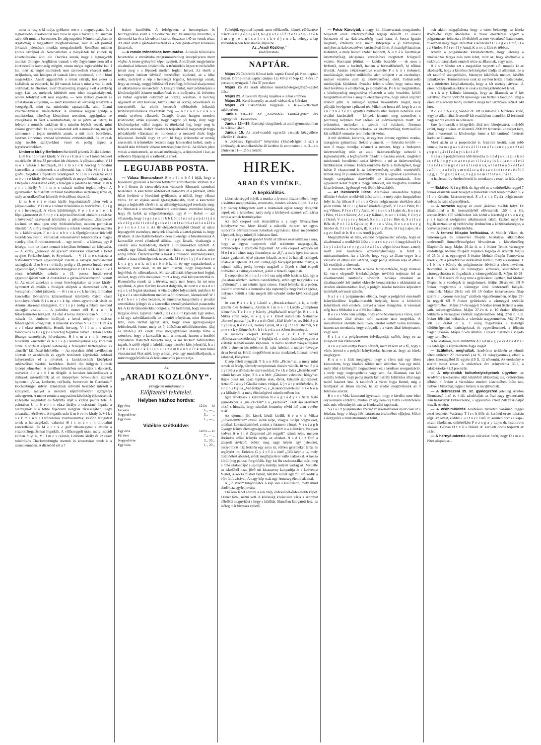most is resg s ki tudja, gyökeret vert-e s megnyugtatás és a legközelebbi alkalommal nem tör-e ki ujra a zavar? E pillanatban szép idöt mutat a barometer. De alig engedett Németországban az izgatottság a higgadtabb megfontolásnak, mar is két pontról érkeztek jelentések munkás mozgalmakról: Romában minden kocsis sztrájkol és Newcastleben a bányászok ké zülnek uj követelésekkel állni elö. Daczára annak, hogy a legnagyobb munkás tömegek Angliában vannak s oly fegyelemre nem áll a kontinentális katonaság mögött, onnan mégis legkevésbbé kell í lni, mert az angol munkások nem szenvednek éhséget mikor strájkolnak, sok hónapra el vannak látva mindennel, a mit birni megszoktak. Annál aggasztóbb a római sztrajk, hol akkor is kiabálnak az emberek, ha jól vannak lakva s mint a vad állatok orditanak, ha éheznek, mert Olaszország szegény s ott a szükség nagy. Láz ez, melynek kitörését nem lehet megakadályozni, rendes lefolyást kell neki engedni, — nem szabad gyorsan és erőszakosan elnyomni, — mert különben az orvosság rosszabb a betegségnél, mint ezt mindenütt tapasztalták, ahol állami szocziálizmussal kisérleteztek. A államnak legyen gondja a munkásokra, lehetőleg könnyitsen sorsukon, aggságukra ne szolgáltassa ki őket a koldusbotnak, de ne játsza az istent, ki folyton a munkás sarkában ül s minden lépését vezeti, mint valami gyermekét. Es oly kivánatokat kell a munkásban, melyek tulmennek a jogos mértékén annak, a mit mint becsületes, hasznos embernek szabad követelnie embertársaitól. Es ez csak még inkább sztrájkokhoz vezet és pedig éppen a legvéresebbekhez.
Umberto király Berlinben Berlinből jelentik 21-iki kelettel:
U m b e r t o olasz király, V i k t o r E m á n u e l trónörökössel ma délelőtt 10 óra 33 perczkor ide érkezett. A pályaudvarban V i l m o s császár a herczegek, B i s m a r c k herczeg birodalmi kanczellár, a miniszterek s a tábornoki kar, s élén M o l t k e grófai, fogadták a fejedelmi vendégeket. V i l m o s császár és U m b e r t o király többször megölelték és megcsókolták egymást. Ellépvén a díszszázad előtt, a felségek a palotába hajtattak. U m b e r t o király V i l m o s császár mellett foglalt helyet. A gyönyörűen feldiszített utczákat beláthatatlan néptömeg lepte el, mely az uralkodókat lelkesült óváczióban részesité.
U m b e r t o olasz király fogadtatásánál jelen volt a pályaudvarban V i l m o s német trónörökös is testvérével, F r i g y e s herczeggel. A város küldöttségét, F o r k e n b e c k főpolgármestert és S t r y c k képviselőtestületi elnököt a császár a következő szavakkal üdvözölte a pályaudvaron: „Szerencsét kivánok az utak igen szép feldiszitéséhez, minden pompásan sikerült.“ A király megérkezésekor a császár személyesen mutatta be a küldöttséget. F o r k e n b e c k főpolgármester üdvözlő beszédében Berlin városának rokonszenvét tolmácsolta a magas vendég iránt. E rokonszenvnek — ugy mond — a lakosság ugy ő felsége, mint az olasz nemzet irányában örömmel ad kifejezést. — A király „beuooup dé graces“ szavakkal válaszolt s kezet nyujtott Forkenbecknek és Stryoknek. — V i l m o s császár a testőr-huszárezred egyenruháját viselte a savoyai katonai-rend szalagjával; U m b e r t o király pedig a 13. porosz huszár-ezred egyenruháját, a fekete-sasrend szalagjával V i k t o r E m á n u e l olasz trónörökös szintén a 13. porosz huszár-ezred egyenruhájában volt. A diszszázad a gárda-lövészezredből vonult ki. Az ezred zenekara a vonat berobogásakor az olasz király-hymnuszt és midőn a felségek elléptek a diszszázad előtt, a bersaglieri-indulót játszotta. — B i s m a r c k herczeg birodalmi kanczellár többszörös kézszoritással üdvözölte Crispi olasz kormányelnököt. B i s m a r c k hg. vértes-egyenruhát viselt az Annunciata-rend szalagjával, C r i s p i pedig a fekete sas-rend szalagját viselte. — A palotába menet elöl R a u c h főlovászmester lovagolt. Az első 4 lovas diszkocsiban V i l m o s császár ült Umberto királlyal; a kocsi mögött a császár főhadsegédei lovagoltak. A második kocsiban V i k t o r E m á n u e l olasz trónörökös, Henrik herczeg, V i l m o s német trónörökös és F r i g y e s herczeg foglaltak helyet. Ezutan a többi főrangu személyiség következett. B i s m a r c k herczeg birodalmi kanczellár és K r i s p i kormányelnök egy kocsiban ültek. A sorfalat képező katonaság a felségeket tisztelegéssel és „hurráh“ kiáltással üdvözölte. — Az operaház előtti pavillonban állottak az akadémiák és egyéb testületek képviselői. Jobbról helyezkedtek el a növések a landsknechtek középkori ruházatában bárddal kezökben. Balról ifju hölgyek állottak ünnepi jelmezben. A pavillon közelében sorakoztak a dalkarok, melyeket J o a c h i m dirigált. A kocsisor közeledésekor a dalkarok rázendítették az ez ünnepélyes bevonulásra szerzett hymnust: „Viva, Umberto, red'Italia, benvenuto in Germania.“ Hochenburger udvari szinészünk üdvözlő beszédet intézett a királyhoz, melyet a nemzeti képzőművészet igazgatója szövegezett. A menet ezután a nagyszámu közönség éljenzéseinek közepette megindult és folytatta utját a királyi palota felé. A palotában U m b e r t o olasz királyt a császárné fogadta a herczegnők s a többi fejedelmi hölgyek társaságában, nagy udvaráltal körülvéve. A fogadás után U m b e r t o király és V i k t o r E m á n u e l trónörökös visszavonultak; később látogatást tettek a herczegeknél, valamint B i s m a r c k birodalmi kanczellárnál és M o l t k e gróf tábornagynál s ezután a viszontlátogatásokat fogadták. A villásreggeli után, mely családi körben folyt le, V i l m o s császár, Umberto király és az olasz trónörökös Charlottenburgba mentek és koszorukat tettek le a mausoleumban. A diszebéd ezt a 7
órakor kezdődött. A felségeken, a herczegeken és herczegnőkön kivül a diplomacziai kar, valamennyi miniszter, a tábornoki kar és a két udvari kiséret, összesen 140-en vettek részt. Az ebéd alatt a gárda-lovasezred és a 2-ik gárda-ezred zenekarai játszottak.
— A román trónörökös bemutatása. A román trónörökös bevezetése a szenátusba programmszerüleg ünnepélyesen ment végbe. A terem gyönyörü képet nyujtott. A királynét megjelenése alkalmával lelkesen üdvözölték. A trónörökös öt perczczel később jelent meg s a főpapok mellett foglalt helyet. Az elnök a herczeghez intézett üdvözlő beszédében kijelenté, az a lelke sedés, melylyel a nép a herczeget fogadta, bizonysága annak, hogy az ország, meggyőződéséből eredőleg, örökössé akarja tenni az alkotmányos monarchiát. A királyra mutat, mint példaképére s kötelességeitől áthatott uralkodónak és a királynéra, ki örömben és buban egyaránt osztozott az ország sorsában. A herczeg ugyanezt az utat kövesse, biztos lehet az ország odaadásáról és szeretetéről. Az elnök beszédét többszörös lelkesült tetszésnyilvánitások szakították meg. — A t r ó n ö r ö k ö s román nyelven válaszolt. Csengő, érczes hangon mondott köszönetet, aztán kijelenté, hogy nagyon jól tudja, mily nagy kötelességeket vállal magára és törekedni fog, hogy meg is feleljen azoknak. Nehéz feladatok teljesitésénél nagybatyját fogja példaképéül választani és mindenkor a nemzeti érzés fogja lelkesiteni. Reméli hogy ez uton ki fogja érdemelni az ország szeretetét. A trónörökös beszéde nagy lelkesedést keltett, mely a beszéd után többször viharos tetszészajban tört ki. Az ülésen jelen voltak a miniszterek, az udvari méltóságok, a diplomáczi i kar, az orthodox főpapság és a katholikus érsek.
LEGUJABB POSTA.
— Válasz Bismarcknak B e r l i n b ő l irják, hogy a birodalmi gyülésen a kedden folytatott korbiztositási vitában B e b e l élesen és szenvedélyesen válaszolt Bismarck szombati beszédére. A kanczellár sértésekkel halmozza el a pártokat, aztán hátat forditott a birodalmi gyülésnek, a nélkül, hogy választ várna. Ez az eljárás annál igazságtalanabb, mert a kanczellár maga a legkisebb sértést is az államügyészséggel toroltatja meg. Ha Bismarck a szocziáldemokrata vezéreknek szemükre hányja, hogy ők keltik az elégedetlenséget, ugy ő — Bebel — azt válaszolja, hogy l e g s z e n t e b b k ö t e l e s s é g e p á r t j á n a k e l é g e d e t l e n s é g e t k e l t e n i t a r t h a t a t l a n á l l a p o t o k e l l e n. Az ily elégedetlenségből támadt az ujkor legnagyobb eseménye, melynek köszönik a kartel-pártiak is, hogy itt ülnek. A szocziáldemokraták nem ellenségei a birodalomnak A kanczellár evvel ellenkező állitása, ugy, látszik, viszhangja a császár ama beszédének, melyet a munkásokhoz intézett. A sztrájk, ugy látszik sokkal jobban irritálta a magas urakat, mint eddig hitték. Összetévesztik a hazát a mulandó intézményekkel, mikor a haza ellenségeinek neveznek, M i é p o l y j ó n é m e t e k v a g y u n k, m i n t ö n ö k, mi ép ugy ragaszkodunk a hazához, mint önök, de mi nem hisszük, hogy állapotaink a legjobbak és változatlanok. Mi szocziálisták kényszeriteni fogjuk önöket, hogy előre menjenek, mint a hogy már kényszeritettük is. Bizonyitéka ennek az a törvény, mely nem lenne, ha mi nem agitálunk, A jelen törvény keveset dolgozik, de mert n e m a d e l e g e t, el fogjuk utasitani. A vita további folyamáról, melyben M i g u e l a szocziálreform mellett szólt tüzetesen, kiemelendő W i n d t h o r s t éles beszéde, ki ismételve hangoztatta a javaslat szocziálista jellegét és a kanczellár személyeskedéseit panaszolta fel. A ki ily támadásokkal dolgozik, fel kell tenni, hogy nincsenek tárgyias érvei. Ugyvan! balról.) R i c k e r t kijelenti: Egy ember, a ki ugy zabolátlankodik az ellenfél irányában, mint Bismarck tette, nem tarthat igényt arra, hogy azon igazságosságot feltételezzük benne, mely az ő, állásában nélkülözhetetlen. (Zaj és tetszés.) Az elnök azon megjegyzéssel szakitja félbe a szónokot, hogy a kanczellár nem a mostani, hanem a korábbi szabadelvü frakcziót támadta meg, a mi Rickert határozottan tagadt. A szóló végül a baloldal nagy tetszése közt jelenti ki, h a t i z B i s m a r c k á l l a n a i s z e m b e n v o l t k nem birná visszatartani őket attól, hogy a haza javán ugy munkálkodjanak, a mint meggyőződésük és lelkiismeretük parancsolja.
Az
„ARADI KOZLÖNY“.
(Megjelen mindennap.)
Előfizetési feltételei.
Helyben házhoz hordva:
| Egy évre | 12 frt — kr |
| Fél évre | 6 „ — „ |
| Negyed évre | 3 „ — „ |
| Egy hóra | 1 „ — „ |
Vidékre szétküldve:
| Egy évre | 14 frt — kr |
| Fél évre | 7 „ — „ |
| Negyed évre | 3 „ 50 „ |
| Egy hóra | 1 „ 20 „ |
Felkérjük egyuttal lapunk azon előfizetőit, kiknek előfizetése márczius v é g é n e j á r t, h o g y a z e l ő f i z e t é s t m i e l ő b b m e g t e n n i s z i v e s k e d j e n e k, nehogy a lap szétküldésében fennakadás álljon be.
Az „Aradi Közlöny.“
kiadóhivatala.
NAPTÁR.
Május 23 Csütörtök Római kath. naptár Dezső pk Prot. naptár: Dezső. Görög-orosz naptár: (május 11) Mócz vt Nap kél 4 óra 17 perczkor, nyugszik 7 óra 37 perczkor
Május 25 Az aradi általános munkásbetegsegélyző-egylet ülése
Május 29. A lyceumi ifjuság majálisa a csálai erdőben.
Május 29. Kerti ünnepély az aradi várban d. u 6 órakor
Május 29 Esküdtszéki tárgyalás a Kis—Gottschalt sajtóperben
Junius 10—12. Az „Aradvidéki Tanitó-Egylet“ évi nagygyülési Borosseben.
Junius 13—15. Érettségi vizsgálatok az aradi gymnasiumban és reáliskolában.
Junius 15. Az arad-csanádi egyesült vasutak közgyülése délelőtt 10 órakor.
A „Kölcsey Egyesület“ könyvtára (Szabadságtér 1 sz.) a közönségnek rendelkezésére áll kedden és szombaton d. u. 3—4 s pénteken 11—12 óra között.
HIREK.
ARAD ÉS VIDÉKE.
A képkiállitás.
Lázas sietséggel folyik a munka a lyceum disztermében, hogy a kiállitás megnyitására, szombatra, minden készen álljon. T e l e p y Károly felügyelete alatt a munkások egész serege dolgozik napok óta a teremben, mely még a kiványosi szemek elől zárva tartja a remek festményeket.
Az első csoport már összeállitva s a nagy állványokon felhelyezve van Most készül a második csoport. Az egyes csoportok párhuzamosan haladnak egymással, kissé megdöntött képekkel, hogy mind jól lehessen látni.
T e l e p y roppant gondot fordit az izléses összeállitásra s arra, hogy az egyes csoportok első tekintetre megragadják, lebilincseljék a szemlélő figyelmét. Az első csoport közepén áll M o l n á r János nagy festménye, az „Ej“. a mely igen impozans hatást gyakorol. Alvó pásztor fekszik az esti és hajnali csillagok nőalakjai lejtenek. Az esti csillag égő fáklyáját patakba martja, a hajnali csillag pedig levonja magáról a fátyolt s látni engedi homlokán a csillag-diadémet, jeléül a felkelő hajnalnak.
E csoportban M o l n á r t ó l van még több hatásos kép. Igy a „Balatoni részlet“. kedves csendéletkép, aztán egy hegyvidék s a „Vallomás“, a mi szintén igen csinos. Fiatal leányka ül a padon, lesütött arczczal s a homokba irja napernyője hegyével az igen-t, melynek bettüit a háta megett álló udvarló mohó kiváncsisággal lesi.
Itt van P a t a k y László a „Huszár-roham“-ja is, a mely szintén öles festmény. Azután K i m n a c h László „Templomi jelenet“-e. T e l e p y Károly „Hajókészitő telep“-je, B r u c k Miksa erdei képe, K e g y e s József naturalista festménye „Borozó paraszt“-ja, B r a n d t Ottó „Első lépés“-e, továbbá S p á n y i Béla, R é v é s z, Tornay Gyula, M a r g i t t a y Tihamér, S k u t e c z k y Döme és S c h i c k e d a n z Albert festményei.
A második csoport kezepét F e s z t y Árpád „Bányaszerencsétlenség“-e foglalja el, a mely festmény egyike a kiállitás leghatásosabb képeinek. A hóval boritott bánya-feljárat előtt a sineken kis tolókocsi ál, rajta halottal, a melyre özvegye sirva borul rá. Körül megdöbbent arczu munkások állanak, levett kalappal, könyezve.
E kép felett nyugszik T h a n Mór „Pictas“-sa, a mely mint remek ol árkép, bármely templomnak diszére válnék. Itt van S p á n y i Béla erdőrészlete szarvasokkal, P e s k e Géza „Konyhakert“ czimü kedves képe, T h a n Mór „Gitározo velenczei hölgy“-e. Bájos olasz nő, igazi typikus alak, élénk, kifejező szinezéssel. Aztán C s á n y i Gizella csinos virágai, U j v á r y erdőrészlete, K a r d o s Gyula „Vadászkép“-e, a „Kukoriczaszelelés“ S z o b o n y a Mihálytól, a mely élénkségével szintén erősen hat.
Igen érdekesek a kiállitásban N e o g r á d y s a fiatal festő genre-képei. a „kis cziczák“ s a „kaszálók“. Ezek ára szerfelett olcsó s hisszük, hogy mindkét festmény rövid idő alatt vevőre talál.
Az ujonnan jött képek közül kiválik B r u c k Miksa „Lóversenytéren“ czimü élénk képe, vilagos ruháju hölgyekkel, urakkal, katonatisztekkel, a mint a futamon várnak. V a s t a g h György leánya életnagyságu képet küldött le a kiállitásra. Nagyon kedves H o l l ó Zsigmond „Jó reggelt“ czimü képe, melyen ábrándos szőke leányka nyitja az ablakot. B a d i t z Ottó a szegedi árvizből örökit meg nagy képén egy jelenetet, összeomlott ház fedelén egy anya ül, ölében gyermekét tartja és segélyért int. Érdekes G y á r f á s Jenő „Téli kép“-e is, mely disznóölést ábrázol, élénk megfigyelésre valló alakokkal. A kocza körül öreg paraszt forgolódik. Egy kis fiu szalmaszállal méri meg a hizó szalonnáját s ujjongva mutatja milyen vastag az. Mellette az iskolából haza jövő uri kisasszony kanyaritja le a kedvencz falatot, a kocza füstölt farkát, hátrább ismét egy fiu erőlködik a bőrt felfuvásával. A nagy kép csak ugy hemzseg élethü alakkal.
A „Jó szivé“ tulajdonából 6 kép van a kiállitáson, mely mind eladók az egylet javára.
Elő sem lehet sorolni a sok szép, érdekesnél-érdekesebb képet. Ezeket látni, nézni kell. A körönség kiváncsian várja a szombat délelőtti megnyitást s hogy a kiállitás állandóan látogatott lesz, az előleg már biztosra vehető.
— Pekár Károlytól, a magy. kir. államvasutak nyugalomba helyezett aradi üzletvezetőjétől tegnap délelőtt 11 órakor bucsuzott el az üzletvezetőség tiszti kara. A bucsu igazán megható, érzékeny volt, méltó kifejezője a jó viszonynak, melyben az üzletvezetővel kartársaival állott. A tisztelgő hatalmas testületet, a mely három szobát betöltött, N o v á k Gusztáv,az üzletvezetőség ideiglenes vezetésével megbizott felügyelő vezette. Bucsuzni jöttünk — kezdte beszédét — de nem a férfiutól, nem a baráttól, hanem a hivatalfőnöktől, ki tőlünk távozik. Azután elérzékenyülve ecsetelte P e k á r érdemeit, munkásságát, melyet működése alatt kifejtett s az eredményt, melyet vezetése alatt az üzletvezetőség elért. Tolmácsolta mindnyájuk fájdalmát távozása felett s kérte, hogy tartsa meg őket továbbra is emlékében, jó indulatában. P e k á r meghatottan, a közönyezésig megindulva válaszolt a szép beszédre, költői hangulatban szólva s annyira elérzékenyülve, hogy néhol alig birt szóhoz jutni. A lenyugvó naphoz hasonlitotta magát, mely pályáját bevégezte s pihenni tér. Mikor azt hozta elő, hogy h a r m i n c z k é t é v i együttes működés után milyen nehezére esik elválni kartársaitól — könyek jelentek meg szemeiben s perczekig képtelen volt szólani az elérzékenyülés miatt. Az erdemeket, melyeket a szónok reá ruházott, finoman visszaháritotta a hivatalnokokra, az üzletvezetőség tisztviselőire kik nélkül ő semmire sem mehetett volna.
A mit elértünk, kivivtuk, az együttes érdem; együttes munka, szorgalom gyümölcse. Sokan elismerik, — folytatta tovább — nem ő maga mondja, elismeri a nemzet, hogy a budapesti üzletvezetőség után az aradi üzletvezetősége nehezül s legkeményebb, a legfogósabb feladat s daczára ennek, megfelelt mindennek becsülettel. sokat kivivott, a mi az üzletvezetőség tisztikarának érdeme. Elérzékenyedve kérte a tisztelgőket, hogy habár ő visszavonul is az üzletvezetőség további vezetésétől, tartsák meg őt jó emlékezetökben ezután is legyenek a jövőben is buzgó, szorgalmas tisztviselői az államvasutaknak. Erre egyenkint kezet fogott a megjelentekkel, kik meghatva vonultak ki az érdemes, ügybuzgó volt főnök hivatalából.
— Az iskolaszék ülése. Aradváros iskolaszéke tegnap délután 4 órakor rendkivüli ülést tartott, a mely zajos hangulatban folyt le. Az ülésen S a l a c z Gyula polgármester elnöklete alatt jelen voltak. M i l l i g József iskolafelügyelő, V i z e r Péter, B i n g Vilmos, P é t e r f f y Antal, M a r s c h a l Lajos dr., K e r n e r Péter, H á s z Sándor, A r k a y Kálmán, K u n c z Elek, F é n y e s Dezső, V a r j a s s y József, S c h u s z t e r Illés dr, S a l l a y Béla dr, P o l l á k Gyula dr, B o r o s Vida, R o s e n b e r g Sándor dr, T i s z t i Lajos, ifj. K r i s t y János, B i n g Lajos, H e e g e r Ernő dr és B o n t s Aurél jegyző.
Megnyittatván az ülés, elnöklő polgármester előadja, hogy ez alkalommal a rendkivüli ülést a m a r o s p a r t i (nagyköruti) l e á n y i s k o l a r e o r g a n i z á l á s a végett hivta össze, a mely miatt már Aradváros közörvényhatósága is felirt a miniszteriumhoz. Az a kérdés, hogy vagy az állam vegye át a várostól az ottani két osztályt, vagy pedig szállam adja át ottani két osztályát a városnak.
A miniszter azt felelte a város felterjesztésére, hogy mutassa ki, van-e elegendő iskolahelyisége, továbbá terjessze fel az alkalmazandó tanitónők névsorát. Kivánja utasitani az alkalmazandó két tanitót oklevele bemutatására s ukimutatni az Aradon alkalmazásban lévő, s polgári iskolai tanitásra képesitett tanitónők névsorát szintén.
S a l a c z polgármester előadja, hogy a polgárivá emelendő leányiskolához legalkalmasabb helyiség lenne a körkörúti leányiskola első emelete, melyet a város átengedne. A városnak elég hsz a földszint is a többi iskolához.
B o r o s Vida nem ajánlja, hogy ebbe belemenjen a város, mert a miniszter által kivánt mód szerinte nem megoldás. A miniszternek szerinte nem ilyen leiratot kellett volna küldenie, hanem azt mondania, hogy elfogadja-e a város által felterjesztett, vagy nem.
S a l a c z polgármester felvilágositja szólót, hogy ez az álláspont már tulhaladott.
A r k a y sem osztja Boros nézetét, mert itt nem az a fő, hogy a város átvessi-e a polgári leányiskolát, hanem az, hogy az iskola meglegyen.
K u n c z Elek megjegyzi, hogy a város már egy izben kimondotta, hogy iskolára többet nem áldozhat. Van egy mód, mely által a költségtől megmenteni s ez a kérdéses reorganizáció, a mely vagy megengedtetik vagy sem. Az államnak van két osztály teihető, vagy pedig másik két osztály felállitása által nagy tanitó hasznot hoz. A tanitónőt a város fogja fizetni, mig a tandijakat az állam szedné, ha az átadás megtörténnék az ő feltevése szerint.
B o r o s Vida kimutatni igyekszik, hogy e kérdést nem lehet oly könnyen elintézni, miutan az ügy nem oly tiszta s elintézésére más-más véleményük van az iskolaszéki tagoknak.
S a l a c z polgármester szerint az iskolaszéknek most csak az a feladata, hogy a közgyülés határozata értelmében eljárjon. Mikor a közgyülés a miniszteriumhoz felirt,
már akkor megajánlotta, hogy a város belemegy az iskola átvételébe vagy átadásába. A zavar eloszlatása végett a polgármester felhozta a lévéltárból az erre vonatkozó határozatot, miközben nagy zajjal szólottak a kérdéshez H e e g e r Ernő, H á s z Sándor, P é t e r f f y Antal, K u n c z Elek és többen.
Azután a polgármester kinyilatkoztatta, hogy jelenleg a tanácskozás tárgya más nem lehet, mint az, hogy átadható-e a kisköruti leányiskola emeleti része az államnak, vagy nem.
H á s z Sándor azt a megoldást terjeszti elő: mondja ki az iskolaszék, hogy a kérdéses helyiségeket átadja az államnak, de a két tanitónő átengedésére, bizonyos kikötések mellett, később nyilatkozzék. Természetesen csak az esetben hozza e határozatot, ha a miniszter kinyilatkoztatja, hogy a két osztályt átveszi. A város hozzájárulása ekkor is csak a költségkülönbözet lehet.
A r k a y Kálmán kimutatja, hogy az államnak az ő két osztályán évente 5500 frt nyeresége van tisztán a tandijból. mig a város az alacsony tandij mellett a maga két osztályára ráfizet 140 frtot.
R o s e n b e r g Sándor dr. azt is kikötné a feltételek közé, hogy az állam által átveendő két osztályban a tandijat 12 forintnál magasabbra emelni ne lehessen.
Erre felolvasták a közgyülés által tett felterjesztést, melyből kitünt, hogy a város az államtól 2000 frt fentartási költséget kért, tehát a városnak is kötelessége lenne a két tanitónő fizetését átadni az államnak.
Most aztán az a propoziczió is felszinre került, nem jobb lenne-e, ha m a g a a v á r o s á l l i t a n á f e l a n é g y o s z t á l y u p o l g á r i l e á n y i s k o l á t?
S a l a c z polgármester iditványozza m o n d j a k i a z i s k o l a s z é k, h o g y a m a r o s p a r t i l e á n y i s k o l a e m e l e t i r é s z é t á t e n g e d i a z á l l a m n a k, a t a n i t ó n ő k e t f e l s z ó l i t j a a f o l y a m o d á s r a, d e a z o k t e t s z é s é t ő l f ü g g, e l f o g a d j á k - e, v a g y n e m i t t a t a n i t á s t.
A határozat ily értelemben ki is mondatott s ezzel az ülés véget ért.
— Esküvő. R i n g Béla dr. ügyvéd m a, csütörtökön reggel 7 órakor esküszik örök hüséget a minoriták aradi templomában K e l l e r Kristina kisasszonynyal. S a l a c z Gyula polgármester kedves és szép sógornőjének.
— A sorozás tegnap az aradi járásban tovább folyt. Ez alkalommal a II. korosztályból elővezettek 150 s a III, korosztályból 100 védkötelest. kik közül a bizottság ö t v e n e g y e t katonai szolgálatra alkalmasnak talált. Ezeket majd be fogják osztani az uj védtörvény értelmében a közöshadseregbe, a honvédséghez s a póttartalékba.
— A temesi főispán beiktatása. A Molnár Viktor dr. temesmegyei és temesvári főispán beiktatása alkalmából rendezendő ünnepélyességeket hivatalosan a következőleg állapitották meg: Május 26-án d. u. 1 órakor Temes vármegye küldöttsége Molnár főispánt Vojteken fogadja és üdvözli Május hó 26-án d. u. egynegyed 3 órakor Molnár főispán Temesvárra érkezik, ott a józsefvárosi indóháznál kiszáll, mely alkalommal T e l b i s z Károly dr. polgármester üdvözli a város nevében. Bevonulás a városi és vármegyei közönség kiséretében a vármegyeházára és fogadtatás a vármegyeházánál. Május hó 26-án d. u. fél 6 órától fél 8-ig zene a gyárvárosi ligetben, hol Molnár főispán is a vendégek is megjelennek. Május 26-án esti fél 9 órakor megtartatik a vármegye által rendezendő fáklyás-menetnek. Május 26-án esti fél 10 órakor társasvacsora étlap szerint a „Korona-herczeg“ szálloda vigadótermében. Május 27-én reggeli fél 9 órakor gyülekezés a vármegyei székház nagytermében. Május 27-én reggeli 9 órakor isteni tisztelet a róm. kath. székesegyházban. Május 27-én d. e. 10 órakor főispáni beiktatás a vármegyei székház nagytermében. Máj. 27-n d. e.11 órakor főispáni beiktatás a városház nagytermében. Máj 27-én déli 12 órától d. u. 2 óráig fogadtatása a tisztelgő küldöttségeknek, hatóságoknak és egyesületeknek a főispán magán lakásán. Május 27-én délután 3 órakor diszebéd a vigadó nagy termében.
A beiktatáson, mint emlitettük A r a d m e g y e és A r a d v á r o s hatósága is képviseltetni fogja magát.
— Születtek, meghaltak. Aradváros területén az elmult héten született 27 csecsemő (14 fi, 13 leánygyermek), elhalt a város lakosságából 31 egyén (19 fi, 12 nőnemü). Az eredmény e szerint ismet rossz. A születések évi arányszáma 35.7, a halálozásoké 41.3 pro mille.
— A népiskolák kulturheiyiségeinek ügyében az Aradváros iskolaszéke által kiküldött albizottság ma, csütörtökön délután 4 órakor a városháza emeleti kistermében ülést tart, melyre a bizottság tagjai e helyen is meghivatnak.
— A debreczeni 39. sz. gyalogezred jelenleg Aradon állomásozó 1-ső és 4-dik zászlóaljait az őszi nagy gyakorlatok után hazaviszik Debreczenbe, s ugyanazon ezred 2-ik zászlóalját hozzák Aradra.
— A védhimlőoltás Aradváros területén vasárnap reggel veszi kezdetét. Vasárnap T i s c h Mór dr. kerületi orvos lakásán végzi az oltást, kedden L e i t n e r Ernő dr. kerületi orvos a kapa-utczai iskolában, csütörtökön P o z s g a y Lajos dr. tisztiorvos lakásán. Gájban O t v ö s Dániel dr. kerületi orvos terjeszti az oltást.
— A hernyó-mizeria olyan mérveket öltött, hogy O r m o s Péter alispán szi-